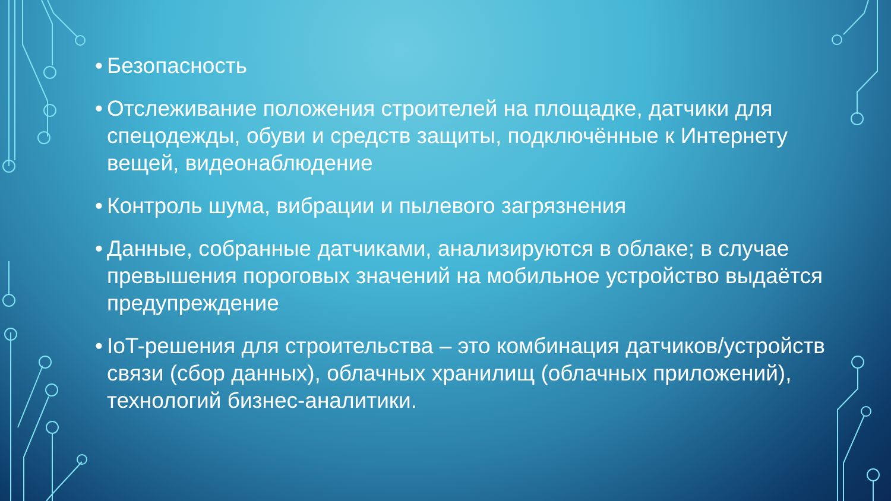• Безопасность
• Отслеживание положения строителей на площадке, датчики для спецодежды, обуви и средств защиты, подключённые к Интернету вещей, видеонаблюдение
• Контроль шума, вибрации и пылевого загрязнения
• Данные, собранные датчиками, анализируются в облаке; в случае превышения пороговых значений на мобильное устройство выдаётся предупреждение
• IoT-решения для строительства – это комбинация датчиков/устройств связи (сбор данных), облачных хранилищ (облачных приложений), технологий бизнес-аналитики.